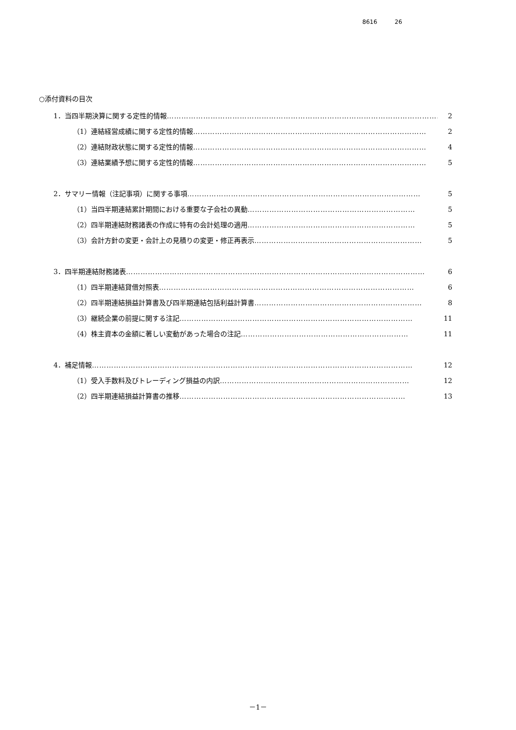8616 26
○添付資料の目次
1．当四半期決算に関する定性的情報 …………………………………………………………………………………………………… 2
（1）連結経営成績に関する定性的情報 …………………………………………………………………………………… 2
（2）連結財政状態に関する定性的情報 …………………………………………………………………………………… 4
（3）連結業績予想に関する定性的情報 …………………………………………………………………………………… 5
2．サマリー情報（注記事項）に関する事項 …………………………………………………………………………………… 5
（1）当四半期連結累計期間における重要な子会社の異動 …………………………………………………………… 5
（2）四半期連結財務諸表の作成に特有の会計処理の適用 …………………………………………………………… 5
（3）会計方針の変更・会計上の見積りの変更・修正再表示 …………………………………………………………… 5
3．四半期連結財務諸表 …………………………………………………………………………………………………………… 6
（1）四半期連結貸借対照表 …………………………………………………………………………………………… 6
（2）四半期連結損益計算書及び四半期連結包括利益計算書 …………………………………………………………… 8
（3）継続企業の前提に関する注記 …………………………………………………………………………………… 11
（4）株主資本の金額に著しい変動があった場合の注記 …………………………………………………………… 11
4．補足情報 …………………………………………………………………………………………………………………… 12
（1）受入手数料及びトレーディング損益の内訳 …………………………………………………………………… 12
（2）四半期連結損益計算書の推移 ………………………………………………………………………………… 13
－1－